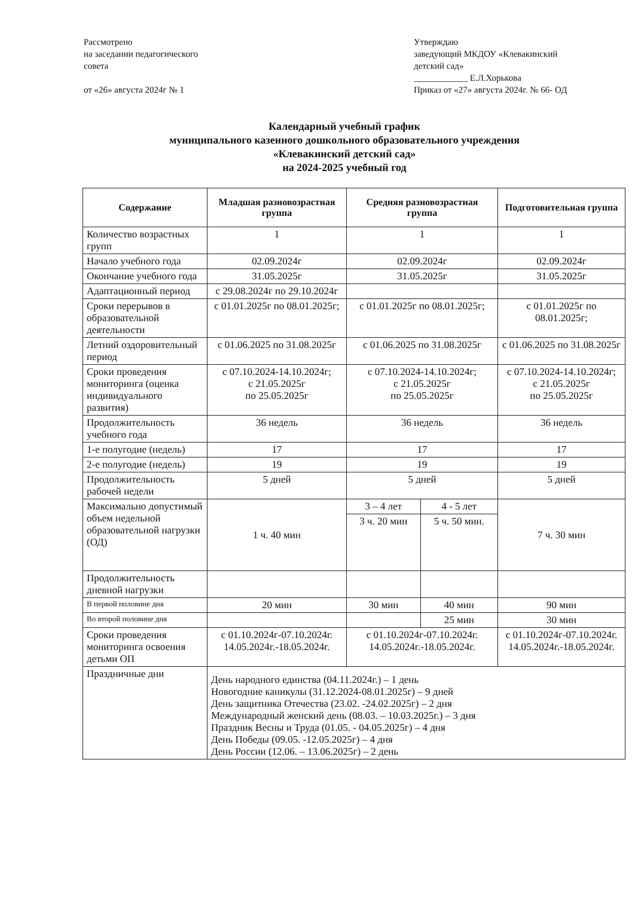Рассмотрено
на заседании педагогического
совета
от «26» августа 2024г № 1
Утверждаю
заведующий МКДОУ «Клевакинский
детский сад»
____________ Е.Л.Хорькова
Приказ от «27» августа 2024г. № 66- ОД
Календарный учебный график
муниципального казенного дошкольного образовательного учреждения
«Клевакинский детский сад»
на 2024-2025 учебный год
| Содержание | Младшая разновозрастная группа | Средняя разновозрастная группа | | Подготовительная группа |
| --- | --- | --- | --- | --- |
| Количество возрастных групп | 1 | 1 | | 1 |
| Начало учебного года | 02.09.2024г | 02.09.2024г | | 02.09.2024г |
| Окончание учебного года | 31.05.2025г | 31.05.2025г | | 31.05.2025г |
| Адаптационный период | с 29.08.2024г по 29.10.2024г | | | |
| Сроки перерывов в образовательной деятельности | с 01.01.2025г по 08.01.2025г; | с 01.01.2025г по 08.01.2025г; | | с 01.01.2025г по 08.01.2025г; |
| Летний оздоровительный период | с 01.06.2025 по 31.08.2025г | с 01.06.2025 по 31.08.2025г | | с 01.06.2025 по 31.08.2025г |
| Сроки проведения мониторинга (оценка индивидуального развития) | с 07.10.2024-14.10.2024г; с 21.05.2025г по 25.05.2025г | с 07.10.2024-14.10.2024г; с 21.05.2025г по 25.05.2025г | | с 07.10.2024-14.10.2024г; с 21.05.2025г по 25.05.2025г |
| Продолжительность учебного года | 36 недель | 36 недель | | 36 недель |
| 1-е полугодие (недель) | 17 | 17 | | 17 |
| 2-е полугодие (недель) | 19 | 19 | | 19 |
| Продолжительность рабочей недели | 5 дней | 5 дней | | 5 дней |
| Максимально допустимый объем недельной образовательной нагрузки (ОД) | 1 ч. 40 мин | 3 – 4 лет | 4 - 5 лет | 7 ч. 30 мин |
| | | 3 ч. 20 мин | 5 ч. 50 мин. | |
| Продолжительность дневной нагрузки | | | | |
| В первой половине дня | 20 мин | 30 мин | 40 мин | 90 мин |
| Во второй половине дня | | | 25 мин | 30 мин |
| Сроки проведения мониторинга освоения детьми ОП | с 01.10.2024г-07.10.2024г. 14.05.2024г.-18.05.2024г. | с 01.10.2024г-07.10.2024г. 14.05.2024г.-18.05.2024г. | | с 01.10.2024г-07.10.2024г. 14.05.2024г.-18.05.2024г. |
| Праздничные дни | День народного единства (04.11.2024г.) – 1 день Новогодние каникулы (31.12.2024-08.01.2025г) – 9 дней День защитника Отечества (23.02. -24.02.2025г) – 2 дня Международный женский день (08.03. – 10.03.2025г.) – 3 дня Праздник Весны и Труда (01.05. - 04.05.2025г) – 4 дня День Победы (09.05. -12.05.2025г) – 4 дня День России (12.06. – 13.06.2025г) – 2 день | | | |